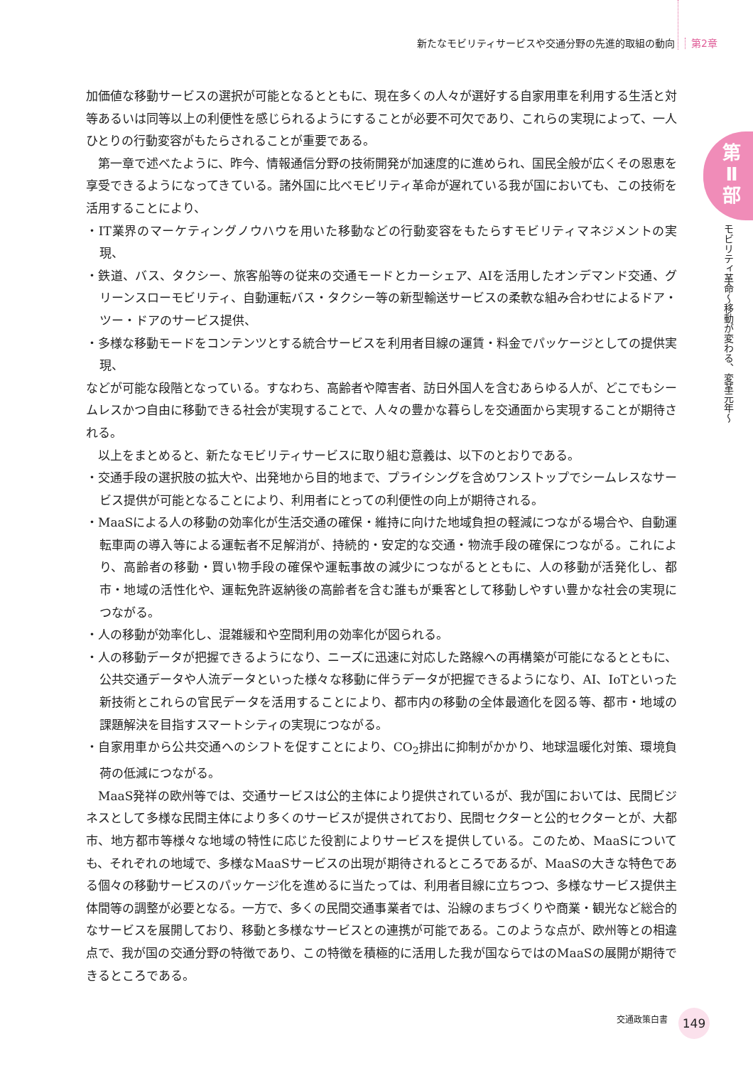新たなモビリティサービスや交通分野の先進的取組の動向 第2章
第
Ⅱ
部
モビリティ革命～移動が変わる、変革元年～
加価値な移動サービスの選択が可能となるとともに、現在多くの人々が選好する自家用車を利用する生活と対等あるいは同等以上の利便性を感じられるようにすることが必要不可欠であり、これらの実現によって、一人ひとりの行動変容がもたらされることが重要である。
第一章で述べたように、昨今、情報通信分野の技術開発が加速度的に進められ、国民全般が広くその恩恵を享受できるようになってきている。諸外国に比べモビリティ革命が遅れている我が国においても、この技術を活用することにより、
・IT業界のマーケティングノウハウを用いた移動などの行動変容をもたらすモビリティマネジメントの実現、
・鉄道、バス、タクシー、旅客船等の従来の交通モードとカーシェア、AIを活用したオンデマンド交通、グリーンスローモビリティ、自動運転バス・タクシー等の新型輸送サービスの柔軟な組み合わせによるドア・ツー・ドアのサービス提供、
・多様な移動モードをコンテンツとする統合サービスを利用者目線の運賃・料金でパッケージとしての提供実現、
などが可能な段階となっている。すなわち、高齢者や障害者、訪日外国人を含むあらゆる人が、どこでもシームレスかつ自由に移動できる社会が実現することで、人々の豊かな暮らしを交通面から実現することが期待される。
以上をまとめると、新たなモビリティサービスに取り組む意義は、以下のとおりである。
・交通手段の選択肢の拡大や、出発地から目的地まで、プライシングを含めワンストップでシームレスなサービス提供が可能となることにより、利用者にとっての利便性の向上が期待される。
・MaaSによる人の移動の効率化が生活交通の確保・維持に向けた地域負担の軽減につながる場合や、自動運転車両の導入等による運転者不足解消が、持続的・安定的な交通・物流手段の確保につながる。これにより、高齢者の移動・買い物手段の確保や運転事故の減少につながるとともに、人の移動が活発化し、都市・地域の活性化や、運転免許返納後の高齢者を含む誰もが乗客として移動しやすい豊かな社会の実現につながる。
・人の移動が効率化し、混雑緩和や空間利用の効率化が図られる。
・人の移動データが把握できるようになり、ニーズに迅速に対応した路線への再構築が可能になるとともに、公共交通データや人流データといった様々な移動に伴うデータが把握できるようになり、AI、IoTといった新技術とこれらの官民データを活用することにより、都市内の移動の全体最適化を図る等、都市・地域の課題解決を目指すスマートシティの実現につながる。
・自家用車から公共交通へのシフトを促すことにより、CO<sub>2</sub>排出に抑制がかかり、地球温暖化対策、環境負荷の低減につながる。
MaaS発祥の欧州等では、交通サービスは公的主体により提供されているが、我が国においては、民間ビジネスとして多様な民間主体により多くのサービスが提供されており、民間セクターと公的セクターとが、大都市、地方都市等様々な地域の特性に応じた役割によりサービスを提供している。このため、MaaSについても、それぞれの地域で、多様なMaaSサービスの出現が期待されるところであるが、MaaSの大きな特色である個々の移動サービスのパッケージ化を進めるに当たっては、利用者目線に立ちつつ、多様なサービス提供主体間等の調整が必要となる。一方で、多くの民間交通事業者では、沿線のまちづくりや商業・観光など総合的なサービスを展開しており、移動と多様なサービスとの連携が可能である。このような点が、欧州等との相違点で、我が国の交通分野の特徴であり、この特徴を積極的に活用した我が国ならではのMaaSの展開が期待できるところである。
交通政策白書 149